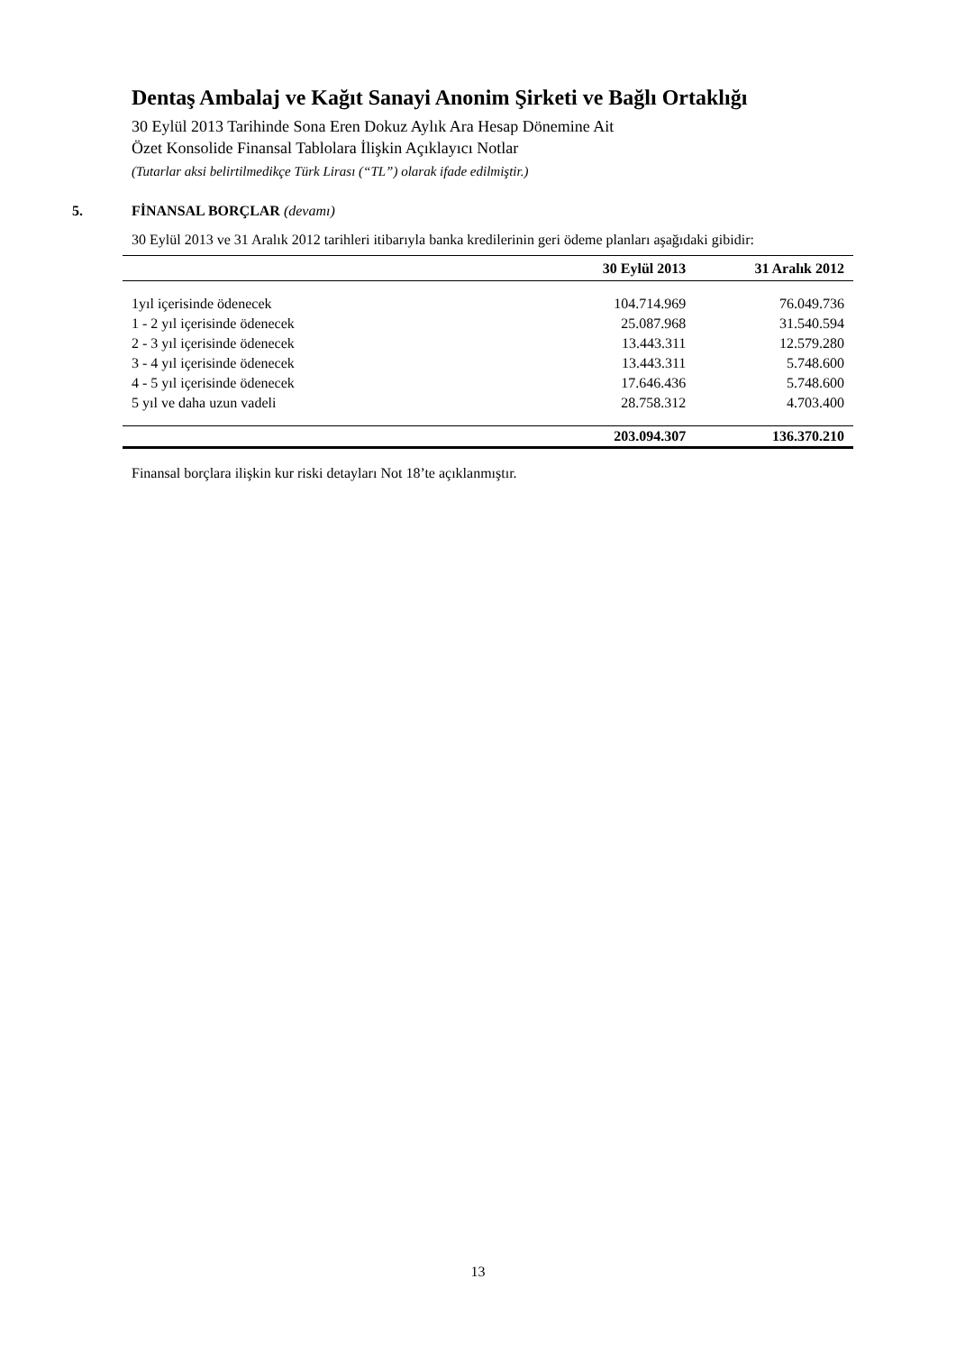Dentaş Ambalaj ve Kağıt Sanayi Anonim Şirketi ve Bağlı Ortaklığı
30 Eylül 2013 Tarihinde Sona Eren Dokuz Aylık Ara Hesap Dönemine Ait
Özet Konsolide Finansal Tablolara İlişkin Açıklayıcı Notlar
(Tutarlar aksi belirtilmedikçe Türk Lirası (“TL”) olarak ifade edilmiştir.)
5. FİNANSAL BORÇLAR (devamı)
30 Eylül 2013 ve 31 Aralık 2012 tarihleri itibarıyla banka kredilerinin geri ödeme planları aşağıdaki gibidir:
| | 30 Eylül 2013 | 31 Aralık 2012 |
| --- | --- | --- |
| 1yıl içerisinde ödenecek | 104.714.969 | 76.049.736 |
| 1 - 2 yıl içerisinde ödenecek | 25.087.968 | 31.540.594 |
| 2 - 3 yıl içerisinde ödenecek | 13.443.311 | 12.579.280 |
| 3 - 4 yıl içerisinde ödenecek | 13.443.311 | 5.748.600 |
| 4 - 5 yıl içerisinde ödenecek | 17.646.436 | 5.748.600 |
| 5 yıl ve daha uzun vadeli | 28.758.312 | 4.703.400 |
| | 203.094.307 | 136.370.210 |
Finansal borçlara ilişkin kur riski detayları Not 18’te açıklanmıştır.
13